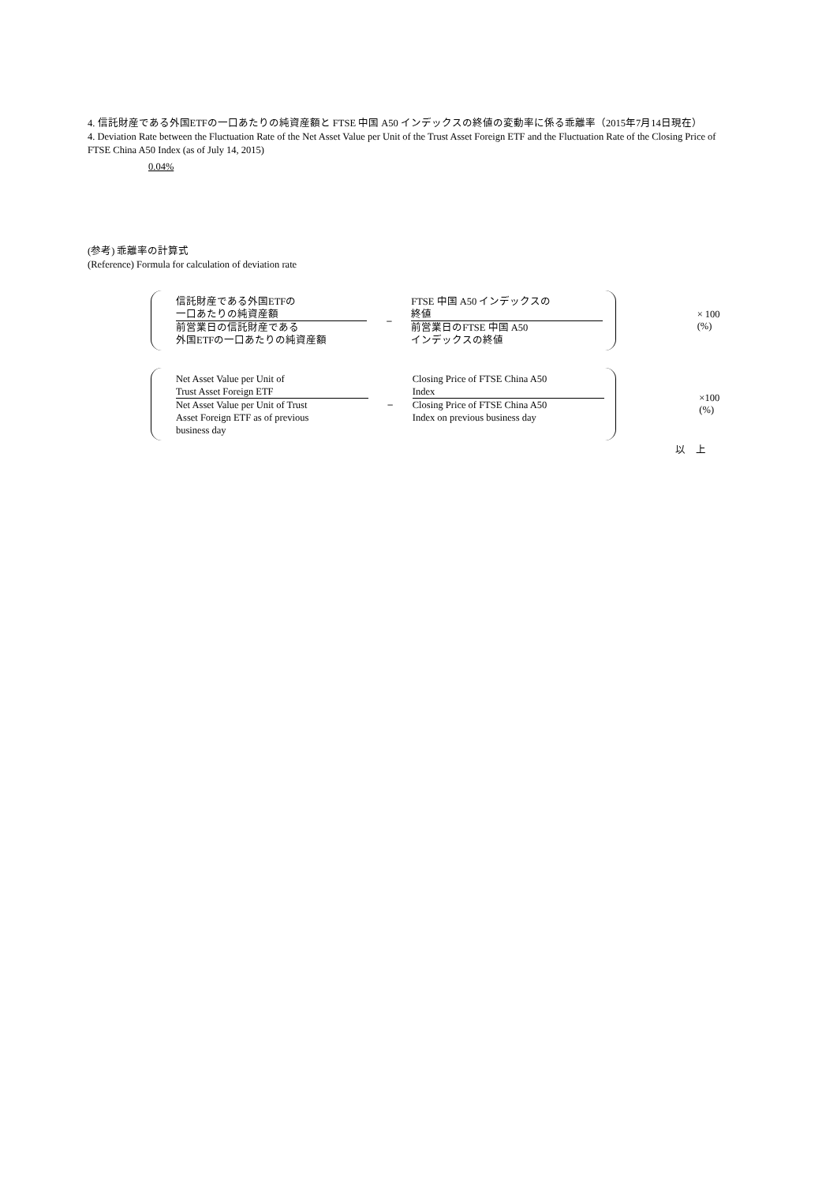4. 信託財産である外国ETFの一口あたりの純資産額と FTSE 中国 A50 インデックスの終値の変動率に係る乖離率（2015年7月14日現在）
4. Deviation Rate between the Fluctuation Rate of the Net Asset Value per Unit of the Trust Asset Foreign ETF and the Fluctuation Rate of the Closing Price of FTSE China A50 Index (as of July 14, 2015)
0.04%
(参考) 乖離率の計算式
(Reference) Formula for calculation of deviation rate
信託財産である外国ETFの
一口あたりの純資産額
前営業日の信託財産である
外国ETFの一口あたりの純資産額
–
FTSE 中国 A50 インデックスの
終値
前営業日のFTSE 中国 A50
インデックスの終値
× 100 (%)
Net Asset Value per Unit of
Trust Asset Foreign ETF
Net Asset Value per Unit of Trust
Asset Foreign ETF as of previous
business day
–
Closing Price of FTSE China A50
Index
Closing Price of FTSE China A50
Index on previous business day
×100 (%)
以　上